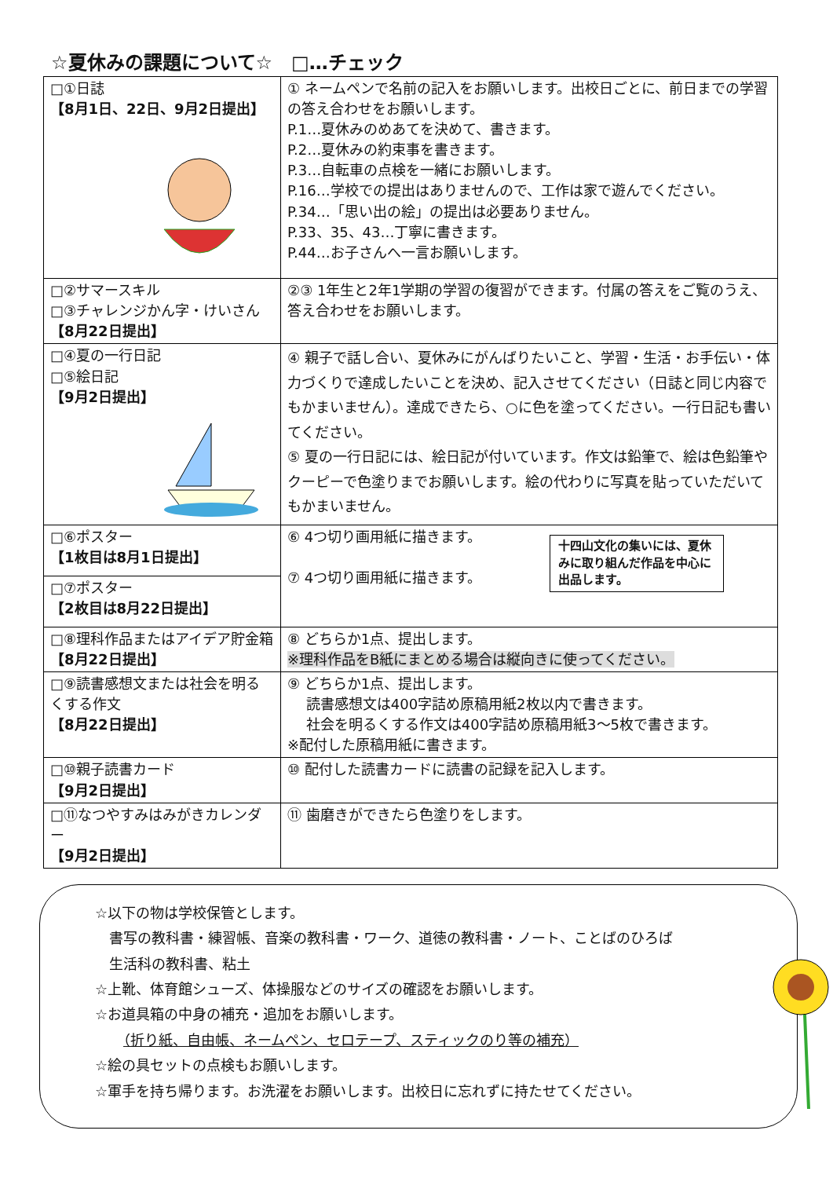☆夏休みの課題について☆　□…チェック
| □①日誌 【8月1日、22日、9月2日提出】 | ① ネームペンで名前の記入をお願いします。出校日ごとに、前日までの学習の答え合わせをお願いします。 P.1…夏休みのめあてを決めて、書きます。 P.2…夏休みの約束事を書きます。 P.3…自転車の点検を一緒にお願いします。 P.16…学校での提出はありませんので、工作は家で遊んでください。 P.34…「思い出の絵」の提出は必要ありません。 P.33、35、43…丁寧に書きます。 P.44…お子さんへ一言お願いします。 |
| □②サマースキル □③チャレンジかん字・けいさん 【8月22日提出】 | ②③ 1年生と2年1学期の学習の復習ができます。付属の答えをご覧のうえ、答え合わせをお願いします。 |
| □④夏の一行日記 □⑤絵日記 【9月2日提出】 | ④ 親子で話し合い、夏休みにがんばりたいこと、学習・生活・お手伝い・体力づくりで達成したいことを決め、記入させてください（日誌と同じ内容でもかまいません）。達成できたら、○に色を塗ってください。一行日記も書いてください。 ⑤ 夏の一行日記には、絵日記が付いています。作文は鉛筆で、絵は色鉛筆やクーピーで色塗りまでお願いします。絵の代わりに写真を貼っていただいてもかまいません。 |
| □⑥ポスター 【1枚目は8月1日提出】 | ⑥ 4つ切り画用紙に描きます。 十四山文化の集いには、夏休みに取り組んだ作品を中心に出品します。 ⑦ 4つ切り画用紙に描きます。 |
| □⑦ポスター 【2枚目は8月22日提出】 | |
| □⑧理科作品またはアイデア貯金箱 【8月22日提出】 | ⑧ どちらか1点、提出します。 ※理科作品をB紙にまとめる場合は縦向きに使ってください。 |
| □⑨読書感想文または社会を明るくする作文 【8月22日提出】 | ⑨ どちらか1点、提出します。 読書感想文は400字詰め原稿用紙2枚以内で書きます。 社会を明るくする作文は400字詰め原稿用紙3～5枚で書きます。 ※配付した原稿用紙に書きます。 |
| □⑩親子読書カード 【9月2日提出】 | ⑩ 配付した読書カードに読書の記録を記入します。 |
| □⑪なつやすみはみがきカレンダー 【9月2日提出】 | ⑪ 歯磨きができたら色塗りをします。 |
☆以下の物は学校保管とします。
　書写の教科書・練習帳、音楽の教科書・ワーク、道徳の教科書・ノート、ことばのひろば
　生活科の教科書、粘土
☆上靴、体育館シューズ、体操服などのサイズの確認をお願いします。
☆お道具箱の中身の補充・追加をお願いします。
　　（折り紙、自由帳、ネームペン、セロテープ、スティックのり等の補充）
☆絵の具セットの点検もお願いします。
☆軍手を持ち帰ります。お洗濯をお願いします。出校日に忘れずに持たせてください。